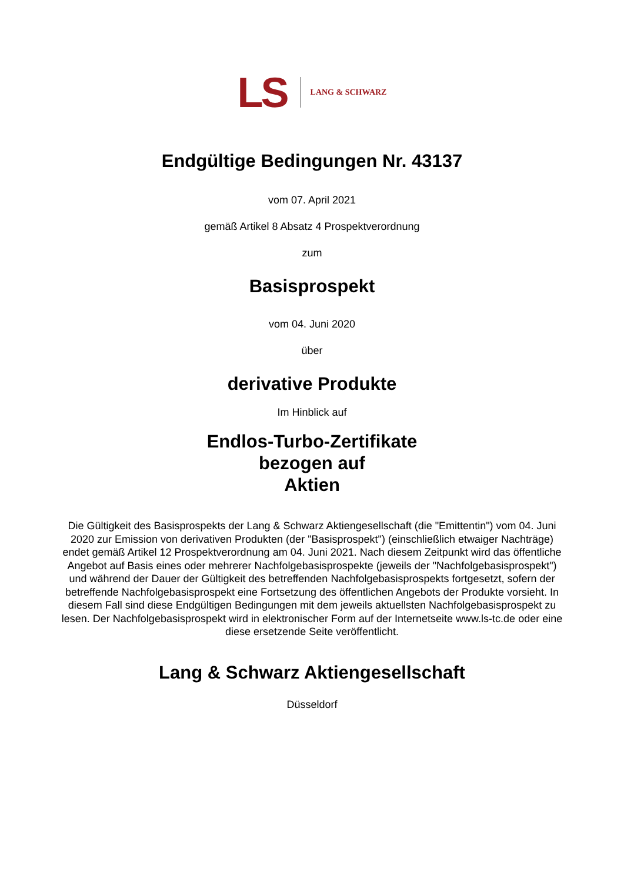LS LANG & SCHWARZ
Endgültige Bedingungen Nr. 43137
vom 07. April 2021
gemäß Artikel 8 Absatz 4 Prospektverordnung
zum
Basisprospekt
vom 04. Juni 2020
über
derivative Produkte
Im Hinblick auf
Endlos-Turbo-Zertifikate
bezogen auf
Aktien
Die Gültigkeit des Basisprospekts der Lang & Schwarz Aktiengesellschaft (die "Emittentin") vom 04. Juni 2020 zur Emission von derivativen Produkten (der "Basisprospekt") (einschließlich etwaiger Nachträge) endet gemäß Artikel 12 Prospektverordnung am 04. Juni 2021. Nach diesem Zeitpunkt wird das öffentliche Angebot auf Basis eines oder mehrerer Nachfolgebasisprospekte (jeweils der "Nachfolgebasisprospekt") und während der Dauer der Gültigkeit des betreffenden Nachfolgebasisprospekts fortgesetzt, sofern der betreffende Nachfolgebasisprospekt eine Fortsetzung des öffentlichen Angebots der Produkte vorsieht. In diesem Fall sind diese Endgültigen Bedingungen mit dem jeweils aktuellsten Nachfolgebasisprospekt zu lesen. Der Nachfolgebasisprospekt wird in elektronischer Form auf der Internetseite www.ls-tc.de oder eine diese ersetzende Seite veröffentlicht.
Lang & Schwarz Aktiengesellschaft
Düsseldorf